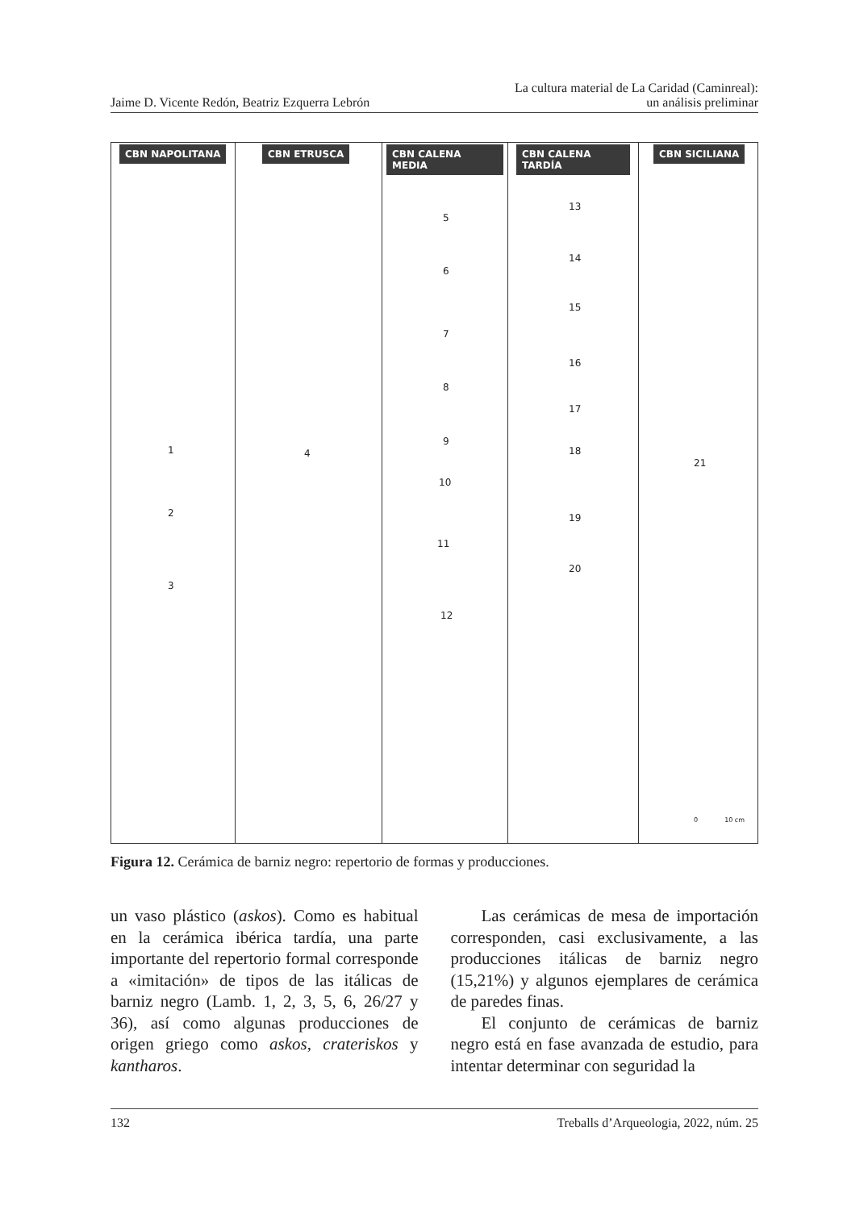Jaime D. Vicente Redón, Beatriz Ezquerra Lebrón La cultura material de La Caridad (Caminreal):
un análisis preliminar
CBN NAPOLITANA
1
2
3
CBN ETRUSCA
4
CBN CALENA MEDIA
5
6
7
8
9
10
11
12
CBN CALENA TARDÍA
13
14
15
16
17
18
19
20
CBN SICILIANA
21
0 10 cm
Figura 12. Cerámica de barniz negro: repertorio de formas y producciones.
un vaso plástico (askos). Como es habitual en la cerámica ibérica tardía, una parte importante del repertorio formal corresponde a «imitación» de tipos de las itálicas de barniz negro (Lamb. 1, 2, 3, 5, 6, 26/27 y 36), así como algunas producciones de origen griego como askos, crateriskos y kantharos.
Las cerámicas de mesa de importación corresponden, casi exclusivamente, a las producciones itálicas de barniz negro (15,21%) y algunos ejemplares de cerámica de paredes finas.
El conjunto de cerámicas de barniz negro está en fase avanzada de estudio, para intentar determinar con seguridad la
132 Treballs d’Arqueologia, 2022, núm. 25